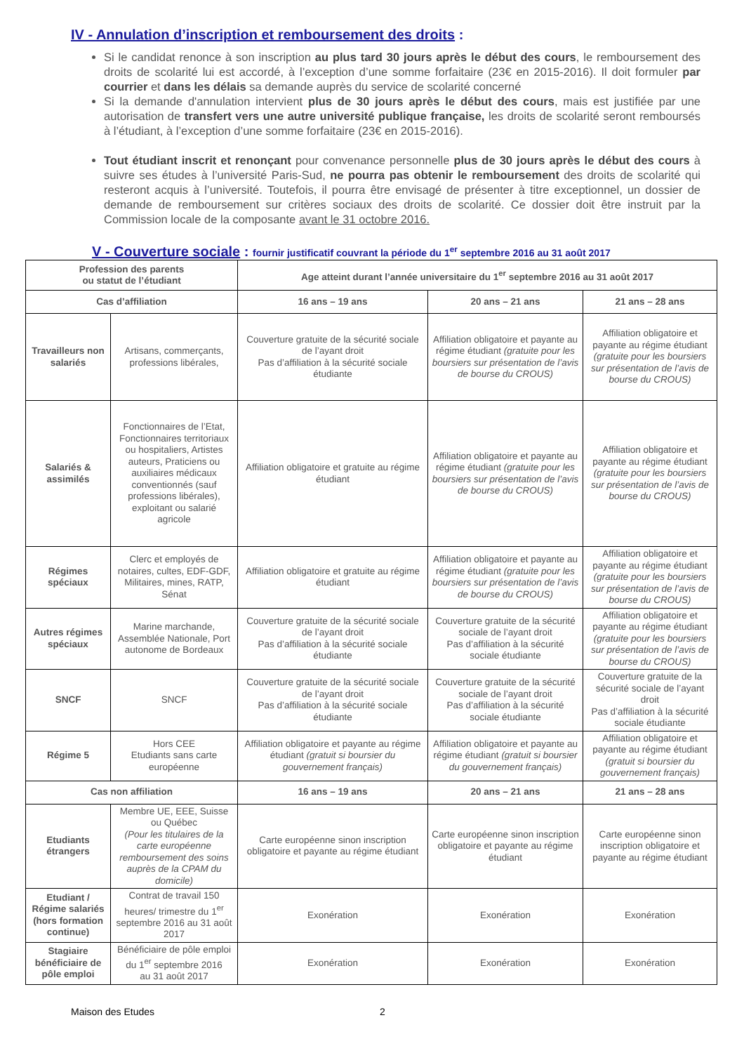IV - Annulation d’inscription et remboursement des droits :
Si le candidat renonce à son inscription au plus tard 30 jours après le début des cours, le remboursement des droits de scolarité lui est accordé, à l’exception d’une somme forfaitaire (23€ en 2015-2016). Il doit formuler par courrier et dans les délais sa demande auprès du service de scolarité concerné
Si la demande d'annulation intervient plus de 30 jours après le début des cours, mais est justifiée par une autorisation de transfert vers une autre université publique française, les droits de scolarité seront remboursés à l’étudiant, à l’exception d’une somme forfaitaire (23€ en 2015-2016).
Tout étudiant inscrit et renonçant pour convenance personnelle plus de 30 jours après le début des cours à suivre ses études à l’université Paris-Sud, ne pourra pas obtenir le remboursement des droits de scolarité qui resteront acquis à l’université. Toutefois, il pourra être envisagé de présenter à titre exceptionnel, un dossier de demande de remboursement sur critères sociaux des droits de scolarité. Ce dossier doit être instruit par la Commission locale de la composante avant le 31 octobre 2016.
V - Couverture sociale : fournir justificatif couvrant la période du 1<sup>er</sup> septembre 2016 au 31 août 2017
| Profession des parents ou statut de l’étudiant | | Age atteint durant l’année universitaire du 1<sup>er</sup> septembre 2016 au 31 août 2017 | | |
| --- | --- | --- | --- | --- |
| Cas d’affiliation | | 16 ans – 19 ans | 20 ans – 21 ans | 21 ans – 28 ans |
| Travailleurs non salariés | Artisans, commerçants, professions libérales, | Couverture gratuite de la sécurité sociale de l’ayant droit Pas d’affiliation à la sécurité sociale étudiante | Affiliation obligatoire et payante au régime étudiant (gratuite pour les boursiers sur présentation de l’avis de bourse du CROUS) | Affiliation obligatoire et payante au régime étudiant (gratuite pour les boursiers sur présentation de l’avis de bourse du CROUS) |
| Salariés & assimilés | Fonctionnaires de l’Etat, Fonctionnaires territoriaux ou hospitaliers, Artistes auteurs, Praticiens ou auxiliaires médicaux conventionnés (sauf professions libérales), exploitant ou salarié agricole | Affiliation obligatoire et gratuite au régime étudiant | Affiliation obligatoire et payante au régime étudiant (gratuite pour les boursiers sur présentation de l’avis de bourse du CROUS) | Affiliation obligatoire et payante au régime étudiant (gratuite pour les boursiers sur présentation de l’avis de bourse du CROUS) |
| Régimes spéciaux | Clerc et employés de notaires, cultes, EDF-GDF, Militaires, mines, RATP, Sénat | Affiliation obligatoire et gratuite au régime étudiant | Affiliation obligatoire et payante au régime étudiant (gratuite pour les boursiers sur présentation de l’avis de bourse du CROUS) | Affiliation obligatoire et payante au régime étudiant (gratuite pour les boursiers sur présentation de l’avis de bourse du CROUS) |
| Autres régimes spéciaux | Marine marchande, Assemblée Nationale, Port autonome de Bordeaux | Couverture gratuite de la sécurité sociale de l’ayant droit Pas d’affiliation à la sécurité sociale étudiante | Couverture gratuite de la sécurité sociale de l’ayant droit Pas d’affiliation à la sécurité sociale étudiante | Affiliation obligatoire et payante au régime étudiant (gratuite pour les boursiers sur présentation de l’avis de bourse du CROUS) |
| SNCF | SNCF | Couverture gratuite de la sécurité sociale de l’ayant droit Pas d’affiliation à la sécurité sociale étudiante | Couverture gratuite de la sécurité sociale de l’ayant droit Pas d’affiliation à la sécurité sociale étudiante | Couverture gratuite de la sécurité sociale de l’ayant droit Pas d’affiliation à la sécurité sociale étudiante |
| Régime 5 | Hors CEE Etudiants sans carte européenne | Affiliation obligatoire et payante au régime étudiant (gratuit si boursier du gouvernement français) | Affiliation obligatoire et payante au régime étudiant (gratuit si boursier du gouvernement français) | Affiliation obligatoire et payante au régime étudiant (gratuit si boursier du gouvernement français) |
| Cas non affiliation | | 16 ans – 19 ans | 20 ans – 21 ans | 21 ans – 28 ans |
| Etudiants étrangers | Membre UE, EEE, Suisse ou Québec (Pour les titulaires de la carte européenne remboursement des soins auprès de la CPAM du domicile) | Carte européenne sinon inscription obligatoire et payante au régime étudiant | Carte européenne sinon inscription obligatoire et payante au régime étudiant | Carte européenne sinon inscription obligatoire et payante au régime étudiant |
| Etudiant / Régime salariés (hors formation continue) | Contrat de travail 150 heures/ trimestre du 1<sup>er</sup> septembre 2016 au 31 août 2017 | Exonération | Exonération | Exonération |
| Stagiaire bénéficiaire de pôle emploi | Bénéficiaire de pôle emploi du 1<sup>er</sup> septembre 2016 au 31 août 2017 | Exonération | Exonération | Exonération |
Maison des Etudes 2